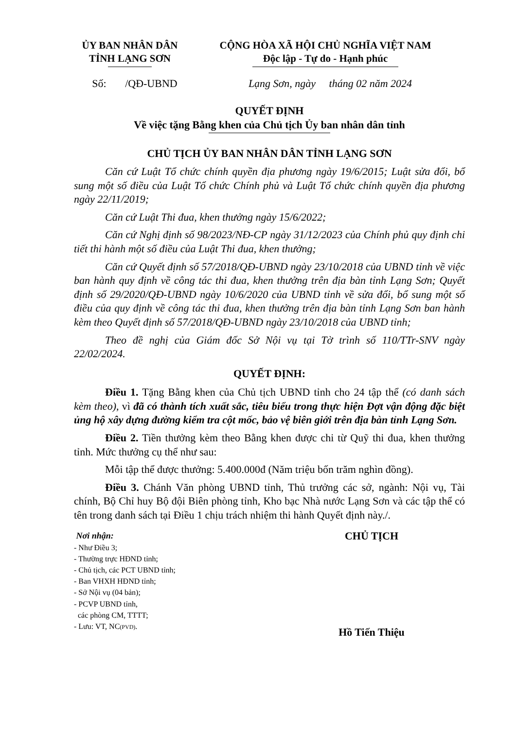ỦY BAN NHÂN DÂN
TỈNH LẠNG SƠN
CỘNG HÒA XÃ HỘI CHỦ NGHĨA VIỆT NAM
Độc lập - Tự do - Hạnh phúc
Số: /QĐ-UBND Lạng Sơn, ngày tháng 02 năm 2024
QUYẾT ĐỊNH
Về việc tặng Bằng khen của Chủ tịch Ủy ban nhân dân tỉnh
CHỦ TỊCH ỦY BAN NHÂN DÂN TỈNH LẠNG SƠN
Căn cứ Luật Tổ chức chính quyền địa phương ngày 19/6/2015; Luật sửa đổi, bổ sung một số điều của Luật Tổ chức Chính phủ và Luật Tổ chức chính quyền địa phương ngày 22/11/2019;
Căn cứ Luật Thi đua, khen thưởng ngày 15/6/2022;
Căn cứ Nghị định số 98/2023/NĐ-CP ngày 31/12/2023 của Chính phủ quy định chi tiết thi hành một số điều của Luật Thi đua, khen thưởng;
Căn cứ Quyết định số 57/2018/QĐ-UBND ngày 23/10/2018 của UBND tỉnh về việc ban hành quy định về công tác thi đua, khen thưởng trên địa bàn tỉnh Lạng Sơn; Quyết định số 29/2020/QĐ-UBND ngày 10/6/2020 của UBND tỉnh về sửa đổi, bổ sung một số điều của quy định về công tác thi đua, khen thưởng trên địa bàn tỉnh Lạng Sơn ban hành kèm theo Quyết định số 57/2018/QĐ-UBND ngày 23/10/2018 của UBND tỉnh;
Theo đề nghị của Giám đốc Sở Nội vụ tại Tờ trình số 110/TTr-SNV ngày 22/02/2024.
QUYẾT ĐỊNH:
Điều 1. Tặng Bằng khen của Chủ tịch UBND tỉnh cho 24 tập thể (có danh sách kèm theo), vì đã có thành tích xuất sắc, tiêu biểu trong thực hiện Đợt vận động đặc biệt ủng hộ xây dựng đường kiểm tra cột mốc, bảo vệ biên giới trên địa bàn tỉnh Lạng Sơn.
Điều 2. Tiền thưởng kèm theo Bằng khen được chi từ Quỹ thi đua, khen thưởng tỉnh. Mức thưởng cụ thể như sau:
Mỗi tập thể được thưởng: 5.400.000đ (Năm triệu bốn trăm nghìn đồng).
Điều 3. Chánh Văn phòng UBND tỉnh, Thủ trưởng các sở, ngành: Nội vụ, Tài chính, Bộ Chỉ huy Bộ đội Biên phòng tỉnh, Kho bạc Nhà nước Lạng Sơn và các tập thể có tên trong danh sách tại Điều 1 chịu trách nhiệm thi hành Quyết định này./.
Nơi nhận:
- Như Điều 3;
- Thường trực HĐND tỉnh;
- Chủ tịch, các PCT UBND tỉnh;
- Ban VHXH HĐND tỉnh;
- Sở Nội vụ (04 bản);
- PCVP UBND tỉnh,
các phòng CM, TTTT;
- Lưu: VT, NC(PVD).
CHỦ TỊCH
Hồ Tiến Thiệu